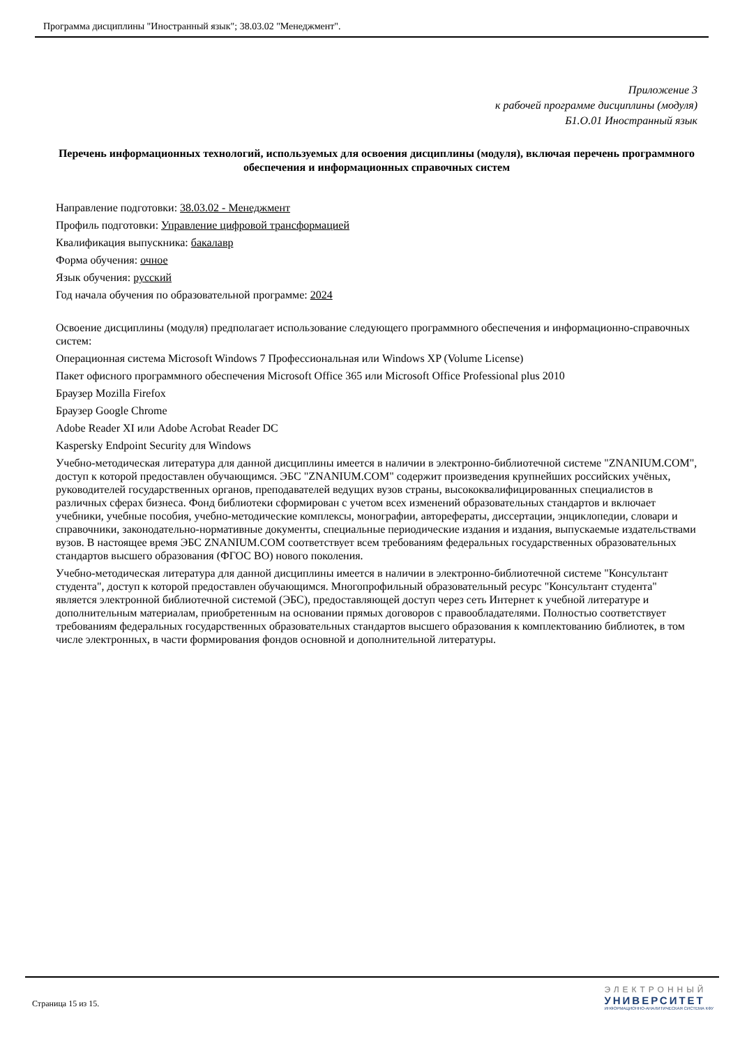Программа дисциплины "Иностранный язык"; 38.03.02 "Менеджмент".
Приложение 3
к рабочей программе дисциплины (модуля)
Б1.О.01 Иностранный язык
Перечень информационных технологий, используемых для освоения дисциплины (модуля), включая перечень программного обеспечения и информационных справочных систем
Направление подготовки: 38.03.02 - Менеджмент
Профиль подготовки: Управление цифровой трансформацией
Квалификация выпускника: бакалавр
Форма обучения: очное
Язык обучения: русский
Год начала обучения по образовательной программе: 2024
Освоение дисциплины (модуля) предполагает использование следующего программного обеспечения и информационно-справочных систем:
Операционная система Microsoft Windows 7 Профессиональная или Windows XP (Volume License)
Пакет офисного программного обеспечения Microsoft Office 365 или Microsoft Office Professional plus 2010
Браузер Mozilla Firefox
Браузер Google Chrome
Adobe Reader XI или Adobe Acrobat Reader DC
Kaspersky Endpoint Security для Windows
Учебно-методическая литература для данной дисциплины имеется в наличии в электронно-библиотечной системе "ZNANIUM.COM", доступ к которой предоставлен обучающимся. ЭБС "ZNANIUM.COM" содержит произведения крупнейших российских учёных, руководителей государственных органов, преподавателей ведущих вузов страны, высококвалифицированных специалистов в различных сферах бизнеса. Фонд библиотеки сформирован с учетом всех изменений образовательных стандартов и включает учебники, учебные пособия, учебно-методические комплексы, монографии, авторефераты, диссертации, энциклопедии, словари и справочники, законодательно-нормативные документы, специальные периодические издания и издания, выпускаемые издательствами вузов. В настоящее время ЭБС ZNANIUM.COM соответствует всем требованиям федеральных государственных образовательных стандартов высшего образования (ФГОС ВО) нового поколения.
Учебно-методическая литература для данной дисциплины имеется в наличии в электронно-библиотечной системе "Консультант студента", доступ к которой предоставлен обучающимся. Многопрофильный образовательный ресурс "Консультант студента" является электронной библиотечной системой (ЭБС), предоставляющей доступ через сеть Интернет к учебной литературе и дополнительным материалам, приобретенным на основании прямых договоров с правообладателями. Полностью соответствует требованиям федеральных государственных образовательных стандартов высшего образования к комплектованию библиотек, в том числе электронных, в части формирования фондов основной и дополнительной литературы.
Страница 15 из 15.
ЭЛЕКТРОННЫЙ
УНИВЕРСИТЕТ
ИНФОРМАЦИОННО-АНАЛИТИЧЕСКАЯ СИСТЕМА КФУ